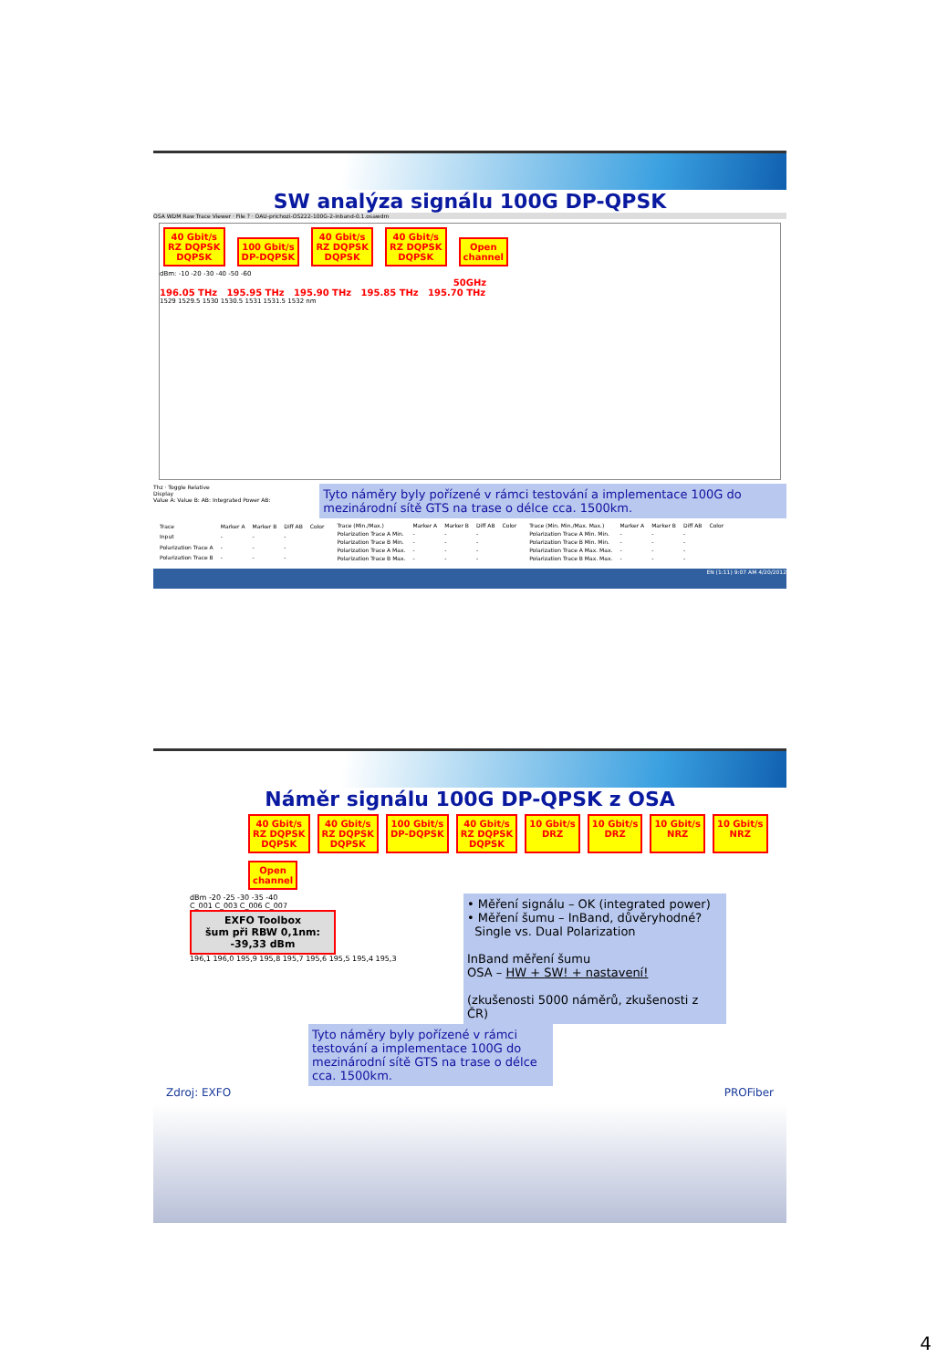SW analýza signálu 100G DP-QPSK
OSA WDM Raw Trace Viewer · File ? · OAU-prichozi-OS222-100G-2-inband-0.1.osawdm
40 Gbit/s
RZ DQPSK
DQPSK 100 Gbit/s
DP-DQPSK 40 Gbit/s
RZ DQPSK
DQPSK 40 Gbit/s
RZ DQPSK
DQPSK Open
channel
dBm: -10 -20 -30 -40 -50 -60
50GHz
196.05 THz 195.95 THz 195.90 THz 195.85 THz 195.70 THz
1529 1529.5 1530 1530.5 1531 1531.5 1532 nm
Thz · Toggle Relative
Display
Value A: Value B: AB: Integrated Power AB:
Tyto náměry byly pořízené v rámci testování a implementace 100G do mezinárodní sítě GTS na trase o délce cca. 1500km.
| Trace | Marker A | Marker B | Diff AB | Color |
| --- | --- | --- | --- | --- |
| Input | - | - | - | |
| Polarization Trace A | - | - | - | |
| Polarization Trace B | - | - | - | |
| Trace (Min./Max.) | Marker A | Marker B | Diff AB | Color |
| --- | --- | --- | --- | --- |
| Polarization Trace A Min. | - | - | - | |
| Polarization Trace B Min. | - | - | - | |
| Polarization Trace A Max. | - | - | - | |
| Polarization Trace B Max. | - | - | - | |
| Trace (Min. Min./Max. Max.) | Marker A | Marker B | Diff AB | Color |
| --- | --- | --- | --- | --- |
| Polarization Trace A Min. Min. | - | - | - | |
| Polarization Trace B Min. Min. | - | - | - | |
| Polarization Trace A Max. Max. | - | - | - | |
| Polarization Trace B Max. Max. | - | - | - | |
EN (1:11) 9:07 AM 4/20/2012
Náměr signálu 100G DP-QPSK z OSA
40 Gbit/s
RZ DQPSK
DQPSK 40 Gbit/s
RZ DQPSK
DQPSK 100 Gbit/s
DP-DQPSK 40 Gbit/s
RZ DQPSK
DQPSK 10 Gbit/s
DRZ 10 Gbit/s
DRZ 10 Gbit/s
NRZ 10 Gbit/s
NRZ Open
channel
dBm -20 -25 -30 -35 -40
C_001 C_003 C_006 C_007
EXFO Toolbox
šum při RBW 0,1nm:
-39,33 dBm
196,1 196,0 195,9 195,8 195,7 195,6 195,5 195,4 195,3
• Měření signálu – OK (integrated power)
• Měření šumu – InBand, důvěryhodné?
Single vs. Dual Polarization
InBand měření šumu
OSA – HW + SW! + nastavení!
(zkušenosti 5000 náměrů, zkušenosti z ČR)
Tyto náměry byly pořízené v rámci testování a implementace 100G do mezinárodní sítě GTS na trase o délce cca. 1500km.
Zdroj: EXFO PROFiber
4